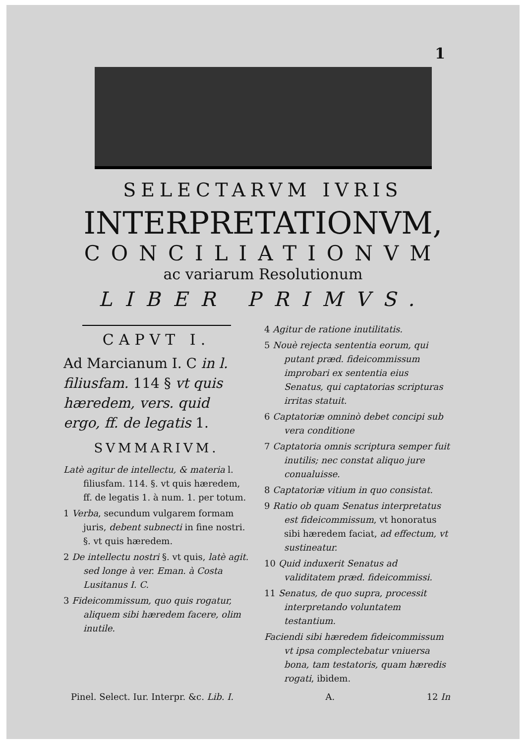1
SELECTARVM IVRIS
INTERPRETATIONVM,
CONCILIATIONVM
ac variarum Resolutionum
LIBER PRIMVS.
CAPVT I.
Ad Marcianum I. C in l. filiusfam. 114 § vt quis hæredem, vers. quid ergo, ff. de legatis 1.
SVMMARIVM.
Latè agitur de intellectu, & materia l. filiusfam. 114. §. vt quis hæredem, ff. de legatis 1. à num. 1. per totum.
1 Verba, secundum vulgarem formam juris, debent subnecti in fine nostri. §. vt quis hæredem.
2 De intellectu nostri §. vt quis, latè agit. sed longe à ver. Eman. à Costa Lusitanus I. C.
3 Fideicommissum, quo quis rogatur, aliquem sibi hæredem facere, olim inutile.
4 Agitur de ratione inutilitatis.
5 Nouè rejecta sententia eorum, qui putant præd. fideicommissum improbari ex sententia eius Senatus, qui captatorias scripturas irritas statuit.
6 Captatoriæ omninò debet concipi sub vera conditione
7 Captatoria omnis scriptura semper fuit inutilis; nec constat aliquo jure conualuisse.
8 Captatoriæ vitium in quo consistat.
9 Ratio ob quam Senatus interpretatus est fideicommissum, vt honoratus sibi hæredem faciat, ad effectum, vt sustineatur.
10 Quid induxerit Senatus ad validitatem præd. fideicommissi.
11 Senatus, de quo supra, processit interpretando voluntatem testantium.
Faciendi sibi hæredem fideicommissum vt ipsa complectebatur vniuersa bona, tam testatoris, quam hæredis rogati, ibidem.
Pinel. Select. Iur. Interpr. &c. Lib. I. A. 12 In